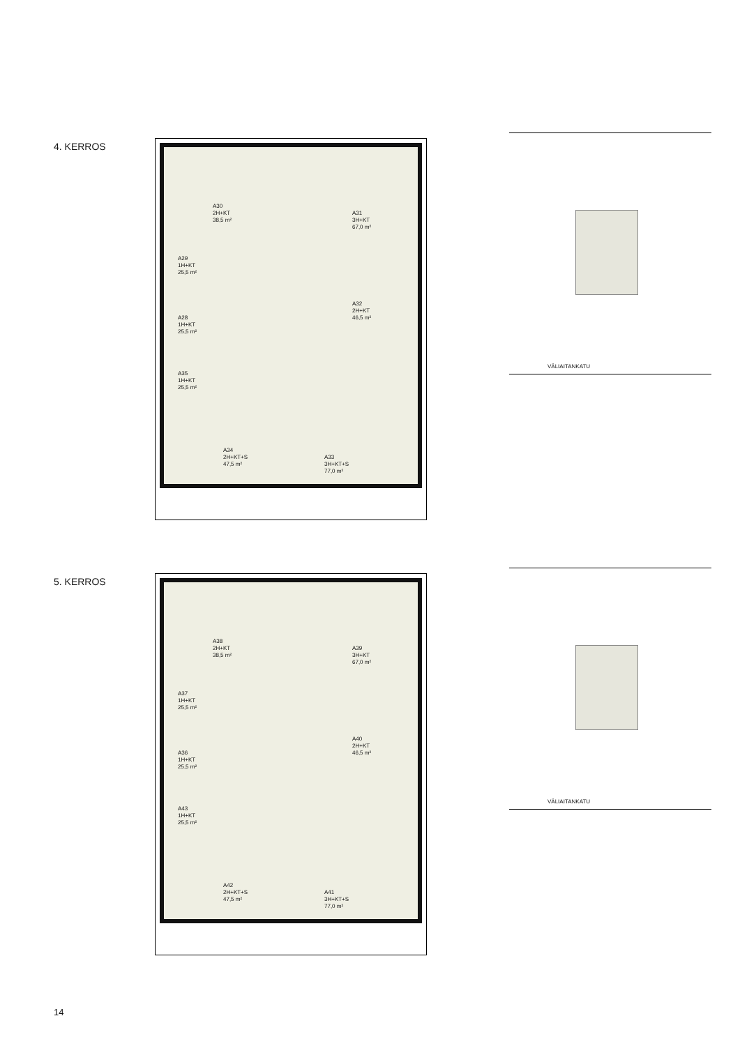4. KERROS
A30
2H+KT
38,5 m²
A31
3H+KT
67,0 m²
A29
1H+KT
25,5 m²
A28
1H+KT
25,5 m²
A32
2H+KT
46,5 m²
A35
1H+KT
25,5 m²
A34
2H+KT+S
47,5 m²
A33
3H+KT+S
77,0 m²
VÄLIAITANKATU
5. KERROS
A38
2H+KT
38,5 m²
A39
3H+KT
67,0 m²
A37
1H+KT
25,5 m²
A36
1H+KT
25,5 m²
A40
2H+KT
46,5 m²
A43
1H+KT
25,5 m²
A42
2H+KT+S
47,5 m²
A41
3H+KT+S
77,0 m²
VÄLIAITANKATU
14